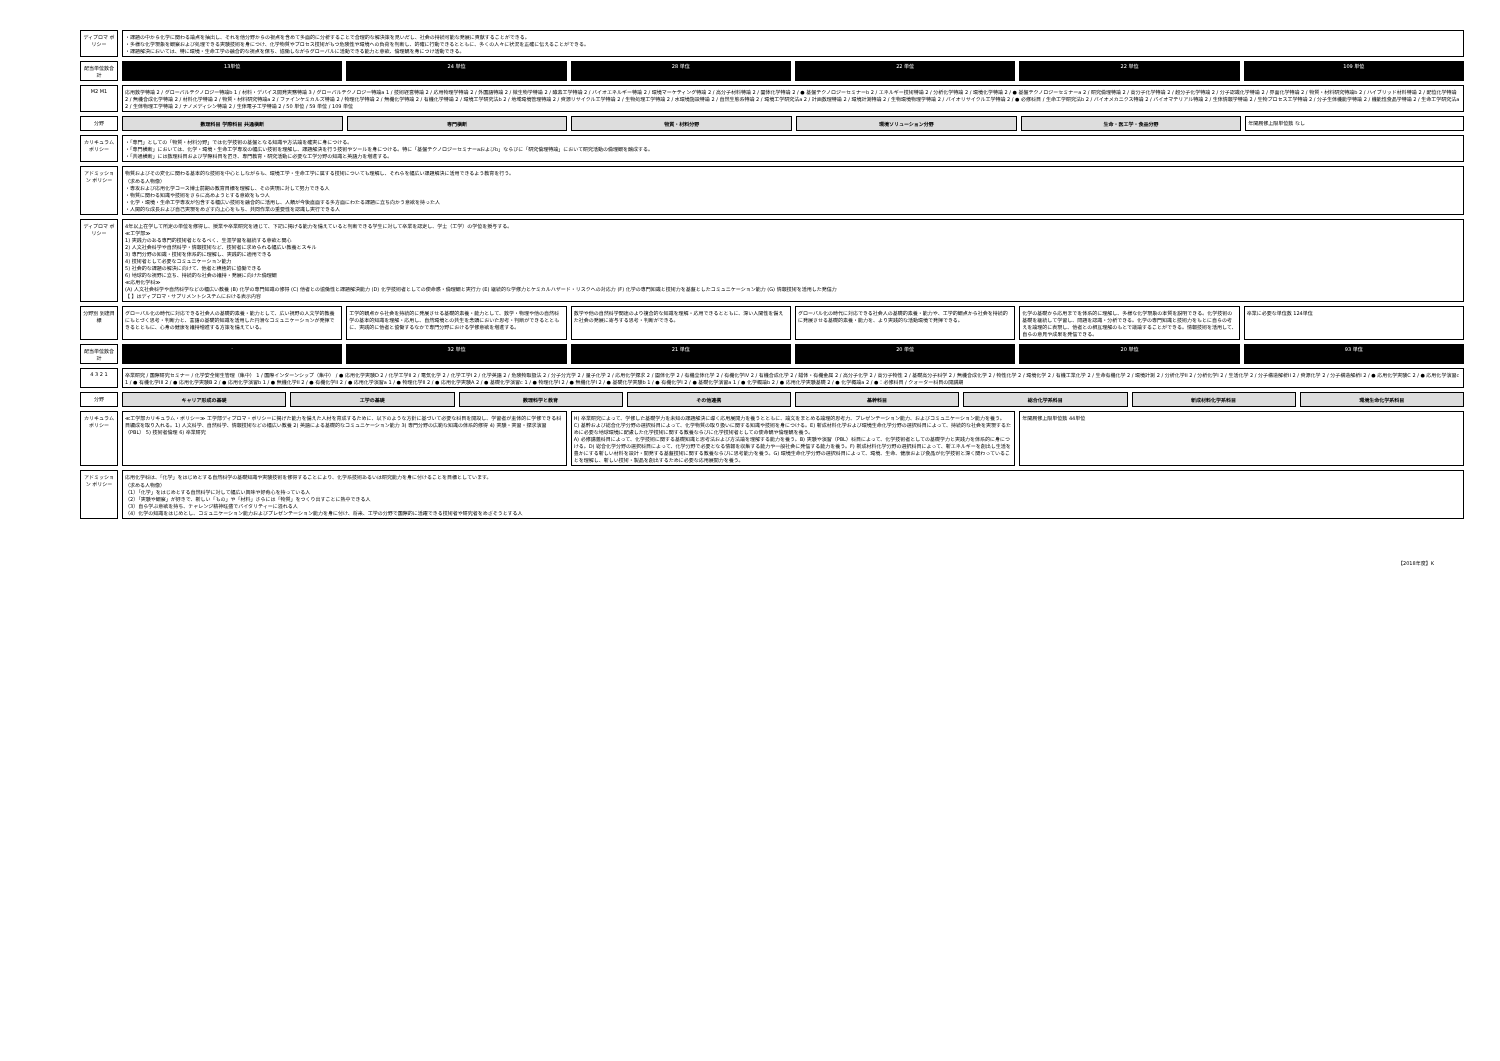ディプロマ ポリシー
・課題の中から化学に関わる論点を抽出し、それを他分野からの視点を含めて多面的に分析することで合理的な解決策を見いだし、社会の持続可能な発展に貢献することができる。
・多様な化学現象を観察および処理できる実験技術を身につけ、化学物質やプロセス技術がもつ危険性や環境への負荷を判断し、的確に行動できるとともに、多くの人々に状況を正確に伝えることができる。
・課題解決においては、特に環境・生命工学の融合的な視点を保ち、協働しながらグローバルに活動できる能力と意欲、倫理観を身につけ活動できる。
配当単位数合計
13単位 24 単位 28 単位 22 単位 22 単位 109 単位
M2 M1 応用数学特論 2 / グローバルテクノロジー特論b 1 / 材料・デバイス開発実務特論 3 / グローバルテクノロジー特論a 1 / 技術経営特論 2 / 応用物理学特論 2 / 外国語特論 2 / 微生物学特論 2 / 酵素工学特論 2 / バイオエネルギー特論 2 / 環境マーケティング特論 2 / 高分子材料特論 2 / 固体化学特論 2 / ● 基盤テクノロジーセミナーb 2 / エネルギー技術特論 2 / 分析化学特論 2 / 環境化学特論 2 / ● 基盤テクノロジーセミナーa 2 / 研究倫理特論 2 / 高分子化学特論 2 / 超分子化学特論 2 / 分子認識化学特論 2 / 界面化学特論 2 / 物質・材料研究特論b 2 / ハイブリッド材料特論 2 / 配位化学特論 2 / 無機合成化学特論 2 / 材料化学特論 2 / 物質・材料研究特論a 2 / ファインケミカルズ特論 2 / 物理化学特論 2 / 無機化学特論 2 / 有機化学特論 2 / 環境工学研究法b 2 / 地域環境管理特論 2 / 資源リサイクル工学特論 2 / 生物処理工学特論 2 / 水環境施設特論 2 / 自然生態系特論 2 / 環境工学研究法a 2 / 計画数理特論 2 / 環境計測特論 2 / 生物環境物理学特論 2 / バイオリサイクル工学特論 2 / ● 必修科目 / 生命工学研究法b 2 / バイオメカニクス特論 2 / バイオマテリアル特論 2 / 生体情報学特論 2 / 生物プロセス工学特論 2 / 分子生体機能学特論 2 / 機能性食品学特論 2 / 生命工学研究法a 2 / 生体物理工学特論 2 / ナノメディシン特論 2 / 生体電子工学特論 2 / 50 単位 / 59 単位 / 109 単位
分野 数理科目 学際科目 共通横断 専門横断 物質・材料分野 環境ソリューション分野 生命・医工学・食品分野 年間履修上限単位数 なし
カリキュラム ポリシー
・「専門」としての「物質・材料分野」では化学技術の基盤となる知識や方法論を確実に身につける。
・「専門横断」においては、化学・環境・生命工学専攻の幅広い技術を理解し、課題解決を行う技術やツールを身につける。特に「基盤テクノロジーセミナーaおよびb」ならびに「研究倫理特論」において研究活動の倫理観を醸成する。
・「共通横断」には数理科目および学際科目を置き、専門教育・研究活動に必要な工学分野の知識と英語力を増進する。
アドミッション ポリシー
物質およびその変化に関わる基本的な技術を中心としながらも、環境工学・生命工学に属する技術についても理解し、それらを幅広い課題解決に活用できるよう教育を行う。
（求める人物像）
・専攻および応用化学コース博士前期の教育目標を理解し、その実現に対して努力できる人
・物質に関わる知識や技術をさらに高めようとする意欲をもつ人
・化学・環境・生命工学専攻が包含する幅広い技術を融合的に活用し、人類が今後直面する多方面にわたる課題に立ち向かう意欲を持った人
・人間的な成長および自己実現をめざす向上心をもち、共同作業の重要性を認識し実行できる人
ディプロマ ポリシー
4年以上在学して所定の単位を修得し、授業や卒業研究を通じて、下記に掲げる能力を備えていると判断できる学生に対して卒業を認定し、学士（工学）の学位を授与する。
≪工学部≫
1) 実践力のある専門的技術者となるべく、生涯学習を継続する意欲と関心
2) 人文社会科学や自然科学・情報技術など、技術者に求められる幅広い教養とスキル
3) 専門分野の知識・技術を体系的に理解し、実践的に適用できる
4) 技術者として必要なコミュニケーション能力
5) 社会的な課題の解決に向けて、他者と積極的に協働できる
6) 地球的な視野に立ち、持続的な社会の維持・発展に向けた倫理観
≪応用化学科≫
(A) 人文社会科学や自然科学などの幅広い教養 (B) 化学の専門知識の修得 (C) 他者との協働性と課題解決能力 (D) 化学技術者としての使命感・倫理観と実行力 (E) 継続的な学修力とケミカルハザード・リスクへの対応力 (F) 化学の専門知識と技術力を基盤としたコミュニケーション能力 (G) 情報技術を活用した発信力
【 】はディプロマ・サプリメントシステムにおける表示内容
分野別 到達目標
グローバル化の時代に対応できる社会人の基礎的素養・能力として、広い視野の人文学的教養にもとづく思考・判断力と、言語の基礎的知識を活用した円滑なコミュニケーションが発揮できるとともに、心身の健康を維持増進する方策を備えている。
工学的観点から社会を持続的に発展させる基礎的素養・能力として、数学・物理や他の自然科学の基本的知識を理解・応用し、自然環境との共生を念頭においた思考・判断ができるとともに、実践的に他者と協働するなかで専門分野における学修意欲を増進する。
数学や他の自然科学関連のより複合的な知識を理解・応用できるとともに、深い人間性を備えた社会の発展に寄与する思考・判断ができる。
グローバル化の時代に対応できる社会人の基礎的素養・能力や、工学的観点から社会を持続的に発展させる基礎的素養・能力を、より実践的な活動環境で発揮できる。
化学の基礎から応用までを体系的に理解し、多様な化学現象の本質を説明できる。化学技術の基礎を継続して学習し、問題を認識・分析できる。化学の専門知識と技術力をもとに自らの考えを論理的に表現し、他者との相互理解のもとで議論することができる。情報技術を活用して、自らの意見や成果を発信できる。
卒業に必要な単位数 124単位
配当単位数合計
- 32 単位 21 単位 20 単位 20 単位 93 単位
4 3 2 1 卒業研究 / 国際研究セミナー / 化学安全衛生管理（集中） 1 / 国際インターンシップ（集中） / ● 応用化学実験D 2 / 化学工学II 2 / 電気化学 2 / 化学工学I 2 / 化学英語 2 / 危険物取扱法 2 / 分子分光学 2 / 量子化学 2 / 応用化学探求 2 / 固体化学 2 / 有機立体化学 2 / 有機化学IV 2 / 有機合成化学 2 / 錯体・有機金属 2 / 高分子化学 2 / 高分子物性 2 / 基礎高分子科学 2 / 無機合成化学 2 / 物性化学 2 / 環境化学 2 / 有機工業化学 2 / 生命有機化学 2 / 環境計測 2 / 分析化学II 2 / 分析化学I 2 / 生活化学 2 / 分子構造解析II 2 / 資源化学 2 / 分子構造解析I 2 / ● 応用化学実験C 2 / ● 応用化学演習c 1 / ● 有機化学III 2 / ● 応用化学実験B 2 / ● 応用化学演習b 1 / ● 無機化学II 2 / ● 有機化学II 2 / ● 応用化学演習a 1 / ● 物理化学II 2 / ● 応用化学実験A 2 / ● 基礎化学演習c 1 / ● 物理化学I 2 / ● 無機化学I 2 / ● 基礎化学実験b 1 / ● 有機化学I 2 / ● 基礎化学演習a 1 / ● 化学概論b 2 / ● 応用化学実験基礎 2 / ● 化学概論a 2 / ●：必修科目 / クォーター科目の開講期
分野 キャリア形成の基礎 工学の基礎 数理科学と教育 その他連携 基幹科目 総合化学系科目 新成材料化学系科目 環境生命化学系科目
カリキュラム ポリシー
≪工学部カリキュラム・ポリシー≫ 工学部ディプロマ・ポリシーに掲げた能力を備えた人材を育成するために、以下のような方針に基づいて必要な科目を開設し、学習者が主体的に学修できる科目編成を取り入れる。1) 人文科学、自然科学、情報技術などの幅広い教養 2) 英語による基礎的なコミュニケーション能力 3) 専門分野の広範な知識の体系的修得 4) 実験・実習・探求演習（PBL） 5) 技術者倫理 6) 卒業研究
H) 卒業研究によって、学修した基礎学力を未知の課題解決に導く応用展開力を養うとともに、論文をまとめる論理的思考力、プレゼンテーション能力、およびコミュニケーション能力を養う。
C) 基幹および総合化学分野の選択科目によって、化学物質の取り扱いに関する知識や技術を身につける。E) 新成材料化学および環境生命化学分野の選択科目によって、持続的な社会を実現するために必要な地球環境に配慮した化学技術に関する教養ならびに化学技術者としての使命観や倫理観を養う。
A) 必修講義科目によって、化学技術に関する基礎知識と思考法および方法論を理解する能力を養う。B) 実験や演習（PBL）科目によって、化学技術者としての基礎学力と実践力を体系的に身につける。D) 総合化学分野の選択科目によって、化学分野で必要となる情報を収集する能力や一般社会に発信する能力を養う。F) 新成材料化学分野の選択科目によって、新エネルギーを創出し生活を豊かにする新しい材料を設計・開発する基盤技術に関する教養ならびに思考能力を養う。G) 環境生命化学分野の選択科目によって、環境、生命、健康および食品が化学技術と深く関わっていることを理解し、新しい技術・製品を創出するために必要な応用展開力を養う。
年間履修上限単位数 44単位
アドミッション ポリシー
応用化学科は、「化学」をはじめとする自然科学の基礎知識や実験技術を修得することにより、化学系技術あるいは研究能力を身に付けることを目標としています。
（求める人物像）
（1）「化学」をはじめとする自然科学に対して幅広い興味や好奇心を持っている人
（2）「実験や観察」が好きで、新しい「もの」や「材料」さらには「物質」をつくり出すことに熱中できる人
（3）自ら学ぶ意欲を持ち、チャレンジ精神旺盛でバイタリティーに溢れる人
（4）化学の知識をはじめとし、コミュニケーション能力およびプレゼンテーション能力を身に付け、将来、工学の分野で国際的に活躍できる技術者や研究者をめざそうとする人
【2018年度】K